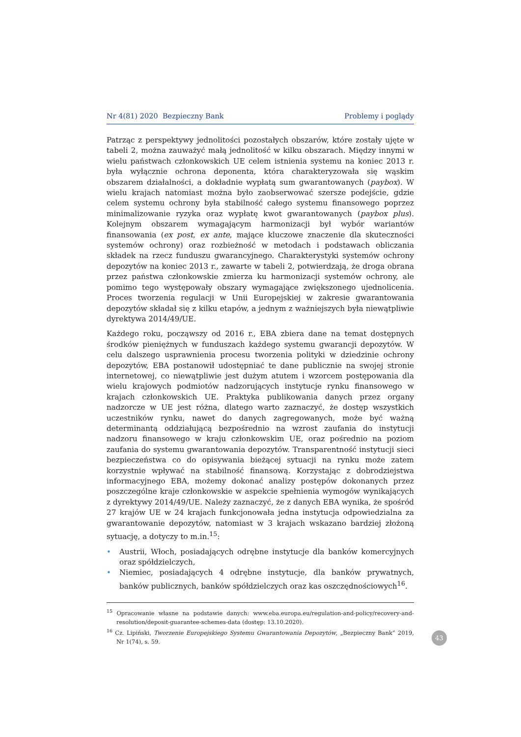Nr 4(81) 2020 Bezpieczny Bank Problemy i poglądy
Patrząc z perspektywy jednolitości pozostałych obszarów, które zostały ujęte w tabeli 2, można zauważyć małą jednolitość w kilku obszarach. Między innymi w wielu państwach członkowskich UE celem istnienia systemu na koniec 2013 r. była wyłącznie ochrona deponenta, która charakteryzowała się wąskim obszarem działalności, a dokładnie wypłatą sum gwarantowanych (paybox). W wielu krajach natomiast można było zaobserwować szersze podejście, gdzie celem systemu ochrony była stabilność całego systemu finansowego poprzez minimalizowanie ryzyka oraz wypłatę kwot gwarantowanych (paybox plus). Kolejnym obszarem wymagającym harmonizacji był wybór wariantów finansowania (ex post, ex ante, mające kluczowe znaczenie dla skuteczności systemów ochrony) oraz rozbieżność w metodach i podstawach obliczania składek na rzecz funduszu gwarancyjnego. Charakterystyki systemów ochrony depozytów na koniec 2013 r., zawarte w tabeli 2, potwierdzają, że droga obrana przez państwa członkowskie zmierza ku harmonizacji systemów ochrony, ale pomimo tego występowały obszary wymagające zwiększonego ujednolicenia. Proces tworzenia regulacji w Unii Europejskiej w zakresie gwarantowania depozytów składał się z kilku etapów, a jednym z ważniejszych była niewątpliwie dyrektywa 2014/49/UE.
Każdego roku, począwszy od 2016 r., EBA zbiera dane na temat dostępnych środków pieniężnych w funduszach każdego systemu gwarancji depozytów. W celu dalszego usprawnienia procesu tworzenia polityki w dziedzinie ochrony depozytów, EBA postanowił udostępniać te dane publicznie na swojej stronie internetowej, co niewątpliwie jest dużym atutem i wzorcem postępowania dla wielu krajowych podmiotów nadzorujących instytucje rynku finansowego w krajach członkowskich UE. Praktyka publikowania danych przez organy nadzorcze w UE jest różna, dlatego warto zaznaczyć, że dostęp wszystkich uczestników rynku, nawet do danych zagregowanych, może być ważną determinantą oddziałującą bezpośrednio na wzrost zaufania do instytucji nadzoru finansowego w kraju członkowskim UE, oraz pośrednio na poziom zaufania do systemu gwarantowania depozytów. Transparentność instytucji sieci bezpieczeństwa co do opisywania bieżącej sytuacji na rynku może zatem korzystnie wpływać na stabilność finansową. Korzystając z dobrodziejstwa informacyjnego EBA, możemy dokonać analizy postępów dokonanych przez poszczególne kraje członkowskie w aspekcie spełnienia wymogów wynikających z dyrektywy 2014/49/UE. Należy zaznaczyć, że z danych EBA wynika, że spośród 27 krajów UE w 24 krajach funkcjonowała jedna instytucja odpowiedzialna za gwarantowanie depozytów, natomiast w 3 krajach wskazano bardziej złożoną sytuację, a dotyczy to m.in.<sup>15</sup>:
• Austrii, Włoch, posiadających odrębne instytucje dla banków komercyjnych oraz spółdzielczych,
• Niemiec, posiadających 4 odrębne instytucje, dla banków prywatnych, banków publicznych, banków spółdzielczych oraz kas oszczędnościowych<sup>16</sup>.
<sup>15</sup> Opracowanie własne na podstawie danych: www.eba.europa.eu/regulation-and-policy/recovery-and-resolution/deposit-guarantee-schemes-data (dostęp: 13.10.2020).
<sup>16</sup> Cz. Lipiński, Tworzenie Europejskiego Systemu Gwarantowania Depozytów, „Bezpieczny Bank” 2019, Nr 1(74), s. 59.
43